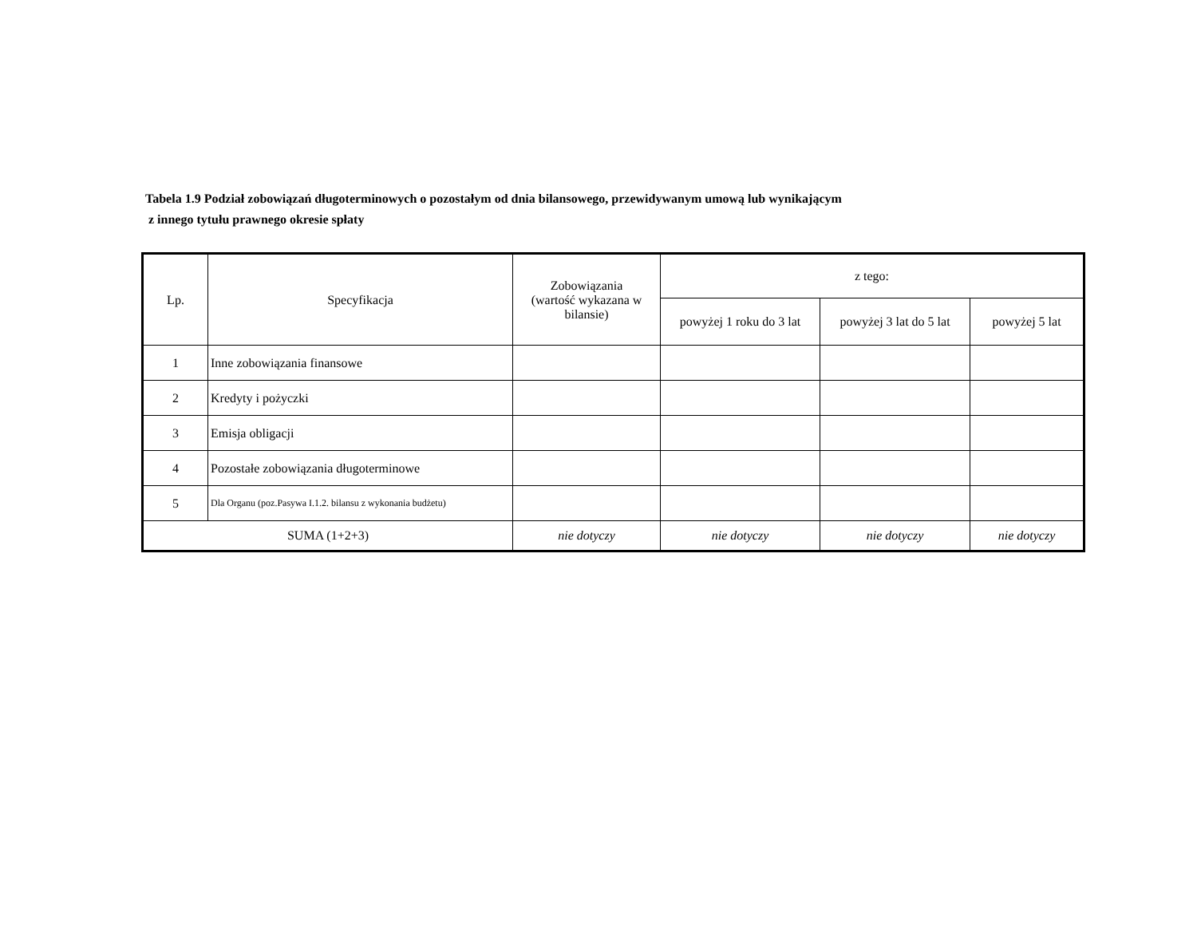Tabela 1.9 Podział zobowiązań długoterminowych o pozostałym od dnia bilansowego, przewidywanym umową lub wynikającym
z innego tytułu prawnego okresie spłaty
| Lp. | Specyfikacja | Zobowiązania (wartość wykazana w bilansie) | z tego: | | |
| --- | --- | --- | --- | --- | --- |
| | | | powyżej 1 roku do 3 lat | powyżej 3 lat do 5 lat | powyżej 5 lat |
| 1 | Inne zobowiązania finansowe | | | | |
| 2 | Kredyty i pożyczki | | | | |
| 3 | Emisja obligacji | | | | |
| 4 | Pozostałe zobowiązania długoterminowe | | | | |
| 5 | Dla Organu (poz.Pasywa I.1.2. bilansu z wykonania budżetu) | | | | |
| SUMA (1+2+3) | | nie dotyczy | nie dotyczy | nie dotyczy | nie dotyczy |